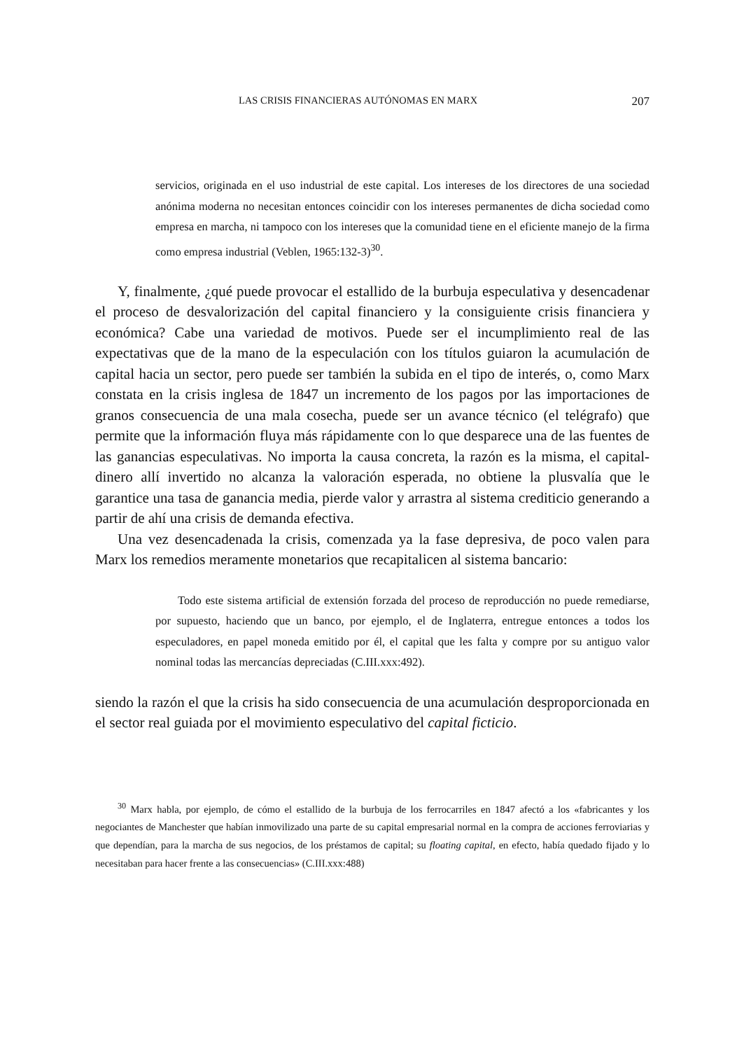LAS CRISIS FINANCIERAS AUTÓNOMAS EN MARX 207
servicios, originada en el uso industrial de este capital. Los intereses de los directores de una sociedad anónima moderna no necesitan entonces coincidir con los intereses permanentes de dicha sociedad como empresa en marcha, ni tampoco con los intereses que la comunidad tiene en el eficiente manejo de la firma como empresa industrial (Veblen, 1965:132-3)<sup>30</sup>.
Y, finalmente, ¿qué puede provocar el estallido de la burbuja especulativa y desencadenar el proceso de desvalorización del capital financiero y la consiguiente crisis financiera y económica? Cabe una variedad de motivos. Puede ser el incumplimiento real de las expectativas que de la mano de la especulación con los títulos guiaron la acumulación de capital hacia un sector, pero puede ser también la subida en el tipo de interés, o, como Marx constata en la crisis inglesa de 1847 un incremento de los pagos por las importaciones de granos consecuencia de una mala cosecha, puede ser un avance técnico (el telégrafo) que permite que la información fluya más rápidamente con lo que desparece una de las fuentes de las ganancias especulativas. No importa la causa concreta, la razón es la misma, el capital-dinero allí invertido no alcanza la valoración esperada, no obtiene la plusvalía que le garantice una tasa de ganancia media, pierde valor y arrastra al sistema crediticio generando a partir de ahí una crisis de demanda efectiva.
Una vez desencadenada la crisis, comenzada ya la fase depresiva, de poco valen para Marx los remedios meramente monetarios que recapitalicen al sistema bancario:
Todo este sistema artificial de extensión forzada del proceso de reproducción no puede remediarse, por supuesto, haciendo que un banco, por ejemplo, el de Inglaterra, entregue entonces a todos los especuladores, en papel moneda emitido por él, el capital que les falta y compre por su antiguo valor nominal todas las mercancías depreciadas (C.III.xxx:492).
siendo la razón el que la crisis ha sido consecuencia de una acumulación desproporcionada en el sector real guiada por el movimiento especulativo del capital ficticio.
<sup>30</sup> Marx habla, por ejemplo, de cómo el estallido de la burbuja de los ferrocarriles en 1847 afectó a los «fabricantes y los negociantes de Manchester que habían inmovilizado una parte de su capital empresarial normal en la compra de acciones ferroviarias y que dependían, para la marcha de sus negocios, de los préstamos de capital; su floating capital, en efecto, había quedado fijado y lo necesitaban para hacer frente a las consecuencias» (C.III.xxx:488)